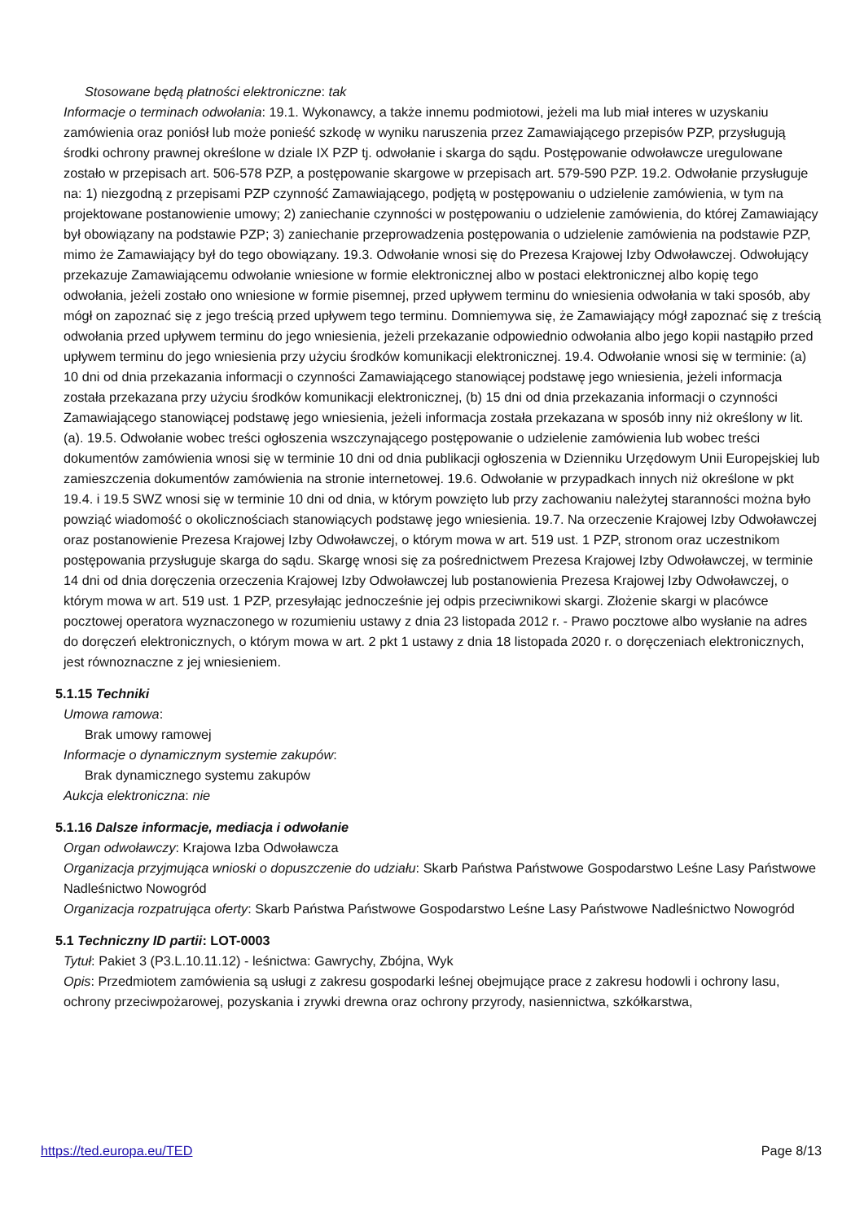Stosowane będą płatności elektroniczne: tak
Informacje o terminach odwołania: 19.1. Wykonawcy, a także innemu podmiotowi, jeżeli ma lub miał interes w uzyskaniu zamówienia oraz poniósł lub może ponieść szkodę w wyniku naruszenia przez Zamawiającego przepisów PZP, przysługują środki ochrony prawnej określone w dziale IX PZP tj. odwołanie i skarga do sądu. Postępowanie odwoławcze uregulowane zostało w przepisach art. 506-578 PZP, a postępowanie skargowe w przepisach art. 579-590 PZP. 19.2. Odwołanie przysługuje na: 1) niezgodną z przepisami PZP czynność Zamawiającego, podjętą w postępowaniu o udzielenie zamówienia, w tym na projektowane postanowienie umowy; 2) zaniechanie czynności w postępowaniu o udzielenie zamówienia, do której Zamawiający był obowiązany na podstawie PZP; 3) zaniechanie przeprowadzenia postępowania o udzielenie zamówienia na podstawie PZP, mimo że Zamawiający był do tego obowiązany. 19.3. Odwołanie wnosi się do Prezesa Krajowej Izby Odwoławczej. Odwołujący przekazuje Zamawiającemu odwołanie wniesione w formie elektronicznej albo w postaci elektronicznej albo kopię tego odwołania, jeżeli zostało ono wniesione w formie pisemnej, przed upływem terminu do wniesienia odwołania w taki sposób, aby mógł on zapoznać się z jego treścią przed upływem tego terminu. Domniemywa się, że Zamawiający mógł zapoznać się z treścią odwołania przed upływem terminu do jego wniesienia, jeżeli przekazanie odpowiednio odwołania albo jego kopii nastąpiło przed upływem terminu do jego wniesienia przy użyciu środków komunikacji elektronicznej. 19.4. Odwołanie wnosi się w terminie: (a) 10 dni od dnia przekazania informacji o czynności Zamawiającego stanowiącej podstawę jego wniesienia, jeżeli informacja została przekazana przy użyciu środków komunikacji elektronicznej, (b) 15 dni od dnia przekazania informacji o czynności Zamawiającego stanowiącej podstawę jego wniesienia, jeżeli informacja została przekazana w sposób inny niż określony w lit. (a). 19.5. Odwołanie wobec treści ogłoszenia wszczynającego postępowanie o udzielenie zamówienia lub wobec treści dokumentów zamówienia wnosi się w terminie 10 dni od dnia publikacji ogłoszenia w Dzienniku Urzędowym Unii Europejskiej lub zamieszczenia dokumentów zamówienia na stronie internetowej. 19.6. Odwołanie w przypadkach innych niż określone w pkt 19.4. i 19.5 SWZ wnosi się w terminie 10 dni od dnia, w którym powzięto lub przy zachowaniu należytej staranności można było powziąć wiadomość o okolicznościach stanowiących podstawę jego wniesienia. 19.7. Na orzeczenie Krajowej Izby Odwoławczej oraz postanowienie Prezesa Krajowej Izby Odwoławczej, o którym mowa w art. 519 ust. 1 PZP, stronom oraz uczestnikom postępowania przysługuje skarga do sądu. Skargę wnosi się za pośrednictwem Prezesa Krajowej Izby Odwoławczej, w terminie 14 dni od dnia doręczenia orzeczenia Krajowej Izby Odwoławczej lub postanowienia Prezesa Krajowej Izby Odwoławczej, o którym mowa w art. 519 ust. 1 PZP, przesyłając jednocześnie jej odpis przeciwnikowi skargi. Złożenie skargi w placówce pocztowej operatora wyznaczonego w rozumieniu ustawy z dnia 23 listopada 2012 r. - Prawo pocztowe albo wysłanie na adres do doręczeń elektronicznych, o którym mowa w art. 2 pkt 1 ustawy z dnia 18 listopada 2020 r. o doręczeniach elektronicznych, jest równoznaczne z jej wniesieniem.
5.1.15 Techniki
Umowa ramowa:
Brak umowy ramowej
Informacje o dynamicznym systemie zakupów:
Brak dynamicznego systemu zakupów
Aukcja elektroniczna: nie
5.1.16 Dalsze informacje, mediacja i odwołanie
Organ odwoławczy: Krajowa Izba Odwoławcza
Organizacja przyjmująca wnioski o dopuszczenie do udziału: Skarb Państwa Państwowe Gospodarstwo Leśne Lasy Państwowe Nadleśnictwo Nowogród
Organizacja rozpatrująca oferty: Skarb Państwa Państwowe Gospodarstwo Leśne Lasy Państwowe Nadleśnictwo Nowogród
5.1 Techniczny ID partii: LOT-0003
Tytuł: Pakiet 3 (P3.L.10.11.12) - leśnictwa: Gawrychy, Zbójna, Wyk
Opis: Przedmiotem zamówienia są usługi z zakresu gospodarki leśnej obejmujące prace z zakresu hodowli i ochrony lasu, ochrony przeciwpożarowej, pozyskania i zrywki drewna oraz ochrony przyrody, nasiennictwa, szkółkarstwa,
https://ted.europa.eu/TED Page 8/13